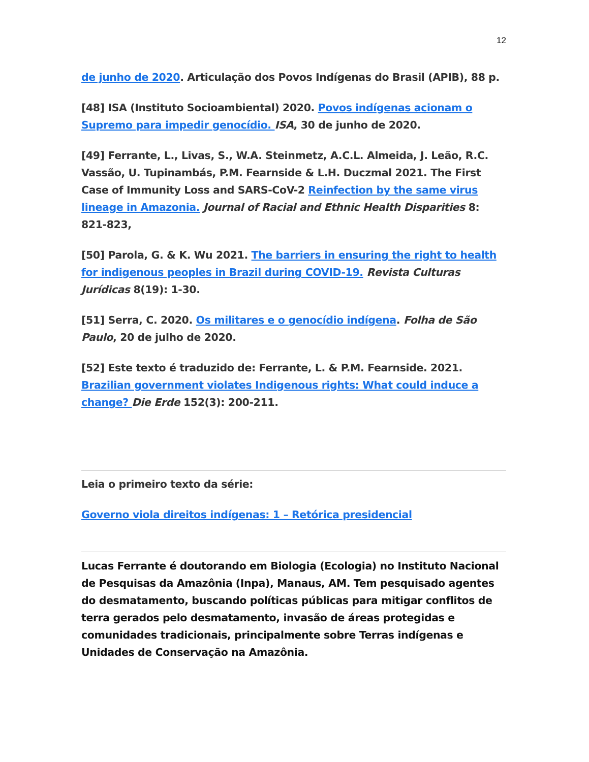12
de junho de 2020. Articulação dos Povos Indígenas do Brasil (APIB), 88 p.
[48] ISA (Instituto Socioambiental) 2020. Povos indígenas acionam o Supremo para impedir genocídio. ISA, 30 de junho de 2020.
[49] Ferrante, L., Livas, S., W.A. Steinmetz, A.C.L. Almeida, J. Leão, R.C. Vassão, U. Tupinambás, P.M. Fearnside & L.H. Duczmal 2021. The First Case of Immunity Loss and SARS-CoV-2 Reinfection by the same virus lineage in Amazonia. Journal of Racial and Ethnic Health Disparities 8: 821-823,
[50] Parola, G. & K. Wu 2021. The barriers in ensuring the right to health for indigenous peoples in Brazil during COVID-19. Revista Culturas Jurídicas 8(19): 1-30.
[51] Serra, C. 2020. Os militares e o genocídio indígena. Folha de São Paulo, 20 de julho de 2020.
[52] Este texto é traduzido de: Ferrante, L. & P.M. Fearnside. 2021. Brazilian government violates Indigenous rights: What could induce a change? Die Erde 152(3): 200-211.
Leia o primeiro texto da série:
Governo viola direitos indígenas: 1 – Retórica presidencial
Lucas Ferrante é doutorando em Biologia (Ecologia) no Instituto Nacional de Pesquisas da Amazônia (Inpa), Manaus, AM. Tem pesquisado agentes do desmatamento, buscando políticas públicas para mitigar conflitos de terra gerados pelo desmatamento, invasão de áreas protegidas e comunidades tradicionais, principalmente sobre Terras indígenas e Unidades de Conservação na Amazônia.